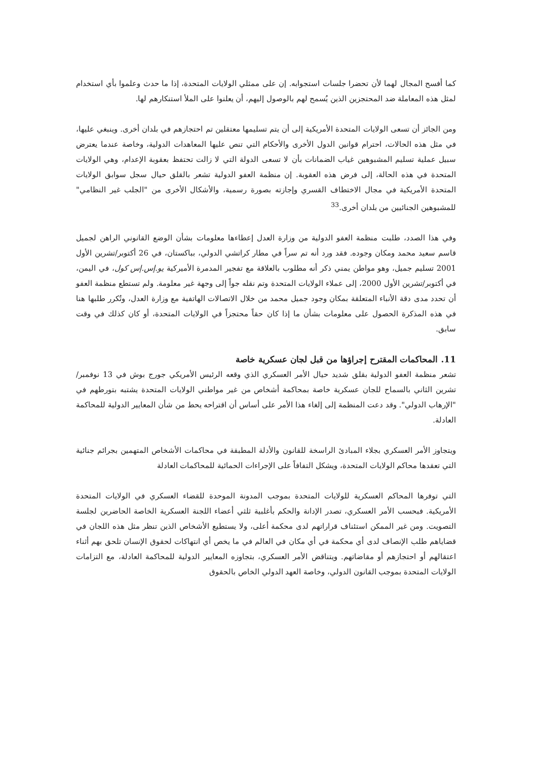كما أفسح المجال لهما لأن تحضرا جلسات استجوابه. إن على ممثلي الولايات المتحدة، إذا ما حدث وعلموا بأي استخدام لمثل هذه المعاملة ضد المحتجزين الذين يُسمح لهم بالوصول إليهم، أن يعلنوا على الملأ استنكارهم لها.
ومن الجائز أن تسعى الولايات المتحدة الأمريكية إلى أن يتم تسليمها معتقلين تم احتجازهم في بلدان أخرى. وينبغي عليها، في مثل هذه الحالات، احترام قوانين الدول الأخرى والأحكام التي تنص عليها المعاهدات الدولية، وخاصة عندما يعترض سبيل عملية تسليم المشبوهين غياب الضمانات بأن لا تسعى الدولة التي لا زالت تحتفظ بعقوبة الإعدام، وهي الولايات المتحدة في هذه الحالة، إلى فرض هذه العقوبة. إن منظمة العفو الدولية تشعر بالقلق حيال سجل سوابق الولايات المتحدة الأمريكية في مجال الاختطاف القسري وإجازته بصورة رسمية، والأشكال الأخرى من "الجلب غير النظامي" للمشبوهين الجنائيين من بلدان أخرى.<sup>33</sup>
وفي هذا الصدد، طلبت منظمة العفو الدولية من وزارة العدل إعطاءها معلومات بشأن الوضع القانوني الراهن لجميل قاسم سعيد محمد ومكان وجوده. فقد ورد أنه تم سراً في مطار كراتشي الدولي، بباكستان، في 26 أكتوبر/تشرين الأول 2001 تسليم جميل، وهو مواطن يمني ذكر أنه مطلوب بالعلاقة مع تفجير المدمرة الأميركية يو.إس.إس كول، في اليمن، في أكتوبر/تشرين الأول 2000، إلى عملاء الولايات المتحدة وتم نقله جواً إلى وجهة غير معلومة. ولم تستطع منظمة العفو أن تحدد مدى دقة الأنباء المتعلقة بمكان وجود جميل محمد من خلال الاتصالات الهاتفية مع وزارة العدل، وتُكرر طلبها هنا في هذه المذكرة الحصول على معلومات بشأن ما إذا كان حقاً محتجزاً في الولايات المتحدة، أو كان كذلك في وقت سابق.
11. المحاكمات المقترح إجراؤها من قبل لجان عسكرية خاصة
تشعر منظمة العفو الدولية بقلق شديد حيال الأمر العسكري الذي وقعه الرئيس الأمريكي جورج بوش في 13 نوفمبر/تشرين الثاني بالسماح للجان عسكرية خاصة بمحاكمة أشخاص من غير مواطني الولايات المتحدة يشتبه بتورطهم في "الإرهاب الدولي". وقد دعت المنظمة إلى إلغاء هذا الأمر على أساس أن اقتراحه يحط من شأن المعايير الدولية للمحاكمة العادلة.
ويتجاوز الأمر العسكري بجلاء المبادئ الراسخة للقانون والأدلة المطبقة في محاكمات الأشخاص المتهمين بجرائم جنائية التي تعقدها محاكم الولايات المتحدة، ويشكل التفافاً على الإجراءات الحمائية للمحاكمات العادلة
التي توفرها المحاكم العسكرية للولايات المتحدة بموجب المدونة الموحدة للقضاء العسكري في الولايات المتحدة الأمريكية. فبحسب الأمر العسكري، تصدر الإدانة والحكم بأغلبية ثلثي أعضاء اللجنة العسكرية الخاصة الحاضرين لجلسة التصويت. ومن غير الممكن استئناف قراراتهم لدى محكمة أعلى، ولا يستطيع الأشخاص الذين تنظر مثل هذه اللجان في قضاياهم طلب الإنصاف لدى أي محكمة في أي مكان في العالم في ما يخص أي انتهاكات لحقوق الإنسان تلحق بهم أثناء اعتقالهم أو احتجازهم أو مقاضاتهم. ويتناقض الأمر العسكري، بتجاوزه المعايير الدولية للمحاكمة العادلة، مع التزامات الولايات المتحدة بموجب القانون الدولي، وخاصة العهد الدولي الخاص بالحقوق